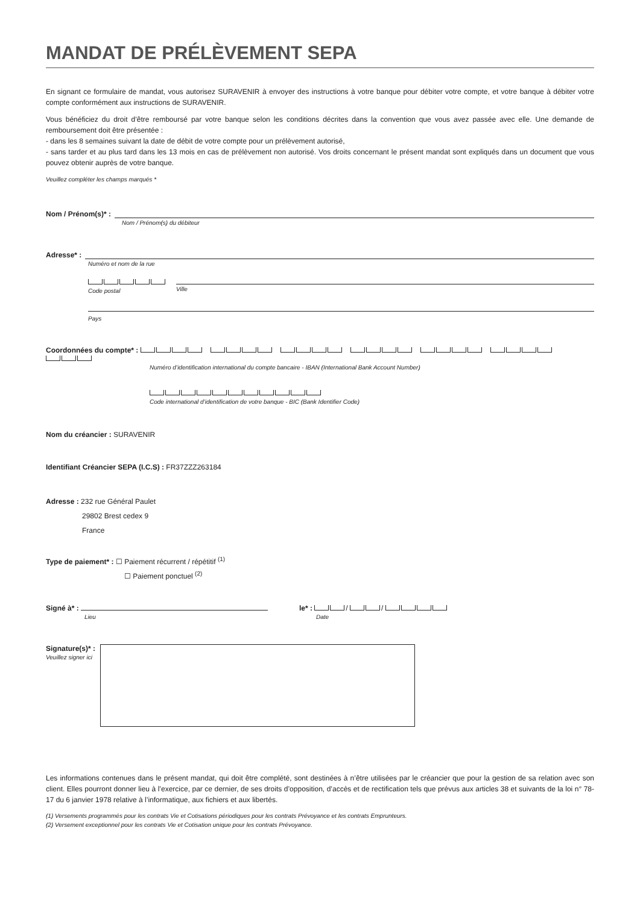MANDAT DE PRÉLÈVEMENT SEPA
En signant ce formulaire de mandat, vous autorisez SURAVENIR à envoyer des instructions à votre banque pour débiter votre compte, et votre banque à débiter votre compte conformément aux instructions de SURAVENIR.
Vous bénéficiez du droit d’être remboursé par votre banque selon les conditions décrites dans la convention que vous avez passée avec elle. Une demande de remboursement doit être présentée :
- dans les 8 semaines suivant la date de débit de votre compte pour un prélèvement autorisé,
- sans tarder et au plus tard dans les 13 mois en cas de prélèvement non autorisé. Vos droits concernant le présent mandat sont expliqués dans un document que vous pouvez obtenir auprès de votre banque.
Veuillez compléter les champs marqués *
Nom / Prénom(s)* :
Nom / Prénom(s) du débiteur
Adresse* :
Numéro et nom de la rue
Code postal Ville
Pays
Coordonnées du compte* :
Numéro d’identification international du compte bancaire - IBAN (International Bank Account Number)
Code international d’identification de votre banque - BIC (Bank Identifier Code)
Nom du créancier : SURAVENIR
Identifiant Créancier SEPA (I.C.S) : FR37ZZZ263184
Adresse : 232 rue Général Paulet
29802 Brest cedex 9
France
Type de paiement* : ☐ Paiement récurrent / répétitif <sup>(1)</sup>
☐ Paiement ponctuel <sup>(2)</sup>
Signé à* :
Lieu
le* : / /
Date
Signature(s)* :
Veuillez signer ici
Les informations contenues dans le présent mandat, qui doit être complété, sont destinées à n’être utilisées par le créancier que pour la gestion de sa relation avec son client. Elles pourront donner lieu à l’exercice, par ce dernier, de ses droits d’opposition, d’accès et de rectification tels que prévus aux articles 38 et suivants de la loi n° 78-17 du 6 janvier 1978 relative à l’informatique, aux fichiers et aux libertés.
(1) Versements programmés pour les contrats Vie et Cotisations périodiques pour les contrats Prévoyance et les contrats Emprunteurs.
(2) Versement exceptionnel pour les contrats Vie et Cotisation unique pour les contrats Prévoyance.